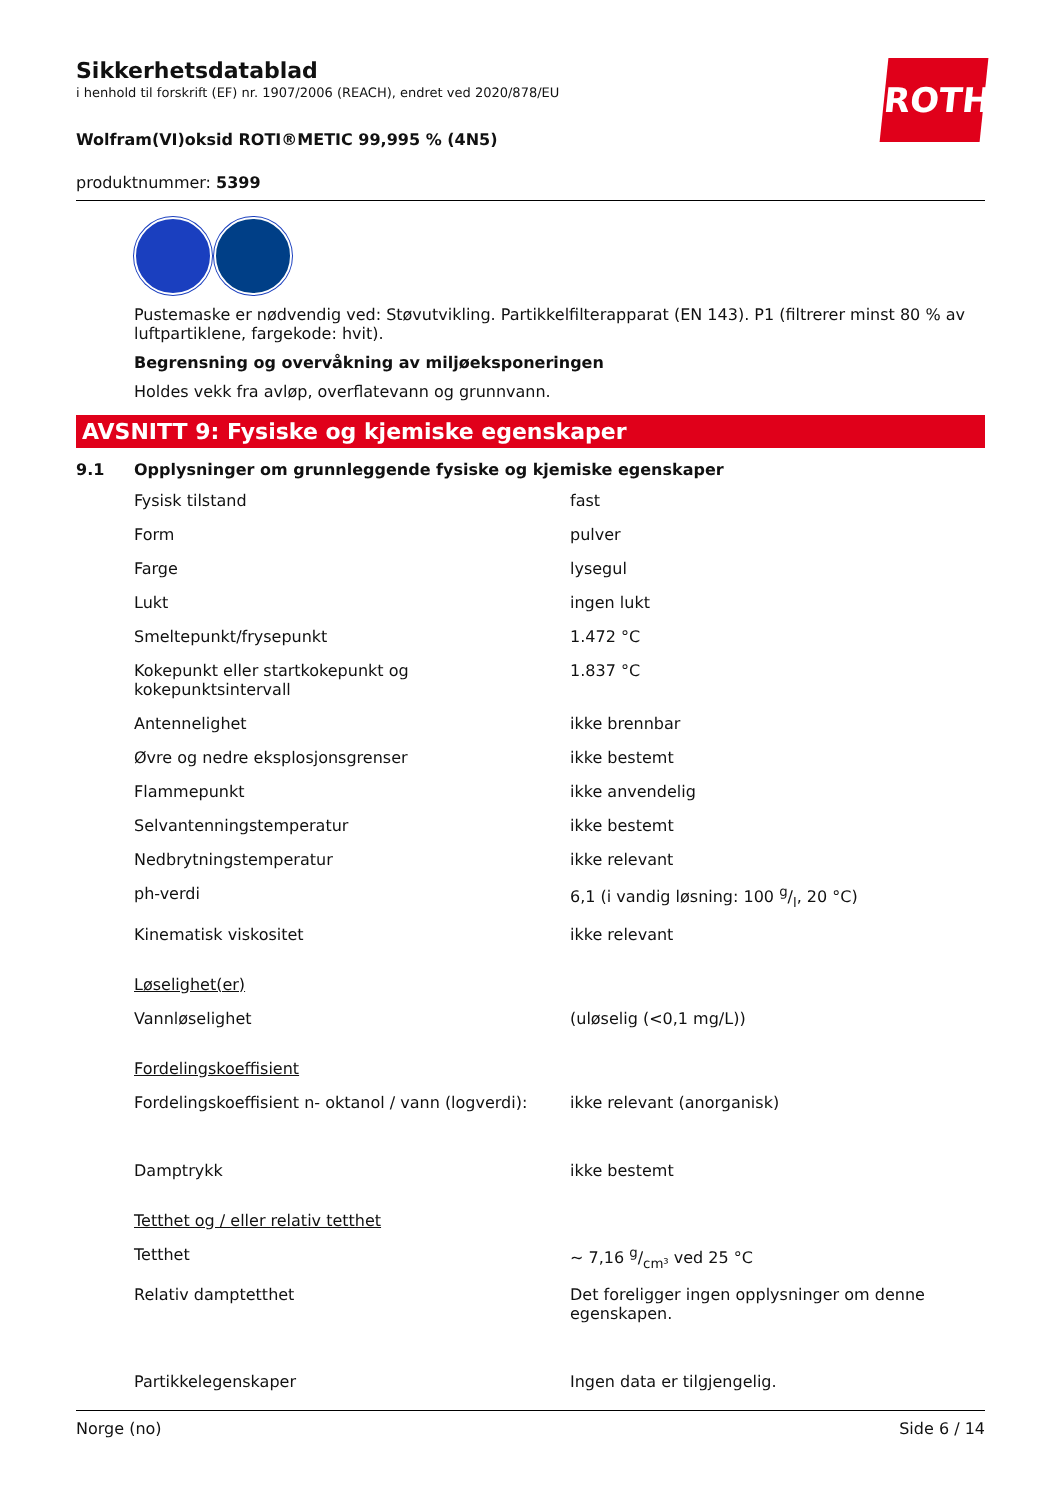ROTH
Sikkerhetsdatablad
i henhold til forskrift (EF) nr. 1907/2006 (REACH), endret ved 2020/878/EU
Wolfram(VI)oksid ROTI®METIC 99,995 % (4N5)
produktnummer: 5399
Pustemaske er nødvendig ved: Støvutvikling. Partikkelfilterapparat (EN 143). P1 (filtrerer minst 80 % av luftpartiklene, fargekode: hvit).
Begrensning og overvåkning av miljøeksponeringen
Holdes vekk fra avløp, overflatevann og grunnvann.
AVSNITT 9: Fysiske og kjemiske egenskaper
9.1 Opplysninger om grunnleggende fysiske og kjemiske egenskaper
| Fysisk tilstand | fast |
| Form | pulver |
| Farge | lysegul |
| Lukt | ingen lukt |
| Smeltepunkt/frysepunkt | 1.472 °C |
| Kokepunkt eller startkokepunkt og kokepunktsintervall | 1.837 °C |
| Antennelighet | ikke brennbar |
| Øvre og nedre eksplosjonsgrenser | ikke bestemt |
| Flammepunkt | ikke anvendelig |
| Selvantenningstemperatur | ikke bestemt |
| Nedbrytningstemperatur | ikke relevant |
| ph-verdi | 6,1 (i vandig løsning: 100 g/l, 20 °C) |
| Kinematisk viskositet | ikke relevant |
| Løselighet(er) | |
| Vannløselighet | (uløselig (<0,1 mg/L)) |
| Fordelingskoeffisient | |
| Fordelingskoeffisient n- oktanol / vann (logverdi): | ikke relevant (anorganisk) |
| Damptrykk | ikke bestemt |
| Tetthet og / eller relativ tetthet | |
| Tetthet | ~ 7,16 g/cm³ ved 25 °C |
| Relativ damptetthet | Det foreligger ingen opplysninger om denne egenskapen. |
| Partikkelegenskaper | Ingen data er tilgjengelig. |
Norge (no) Side 6 / 14